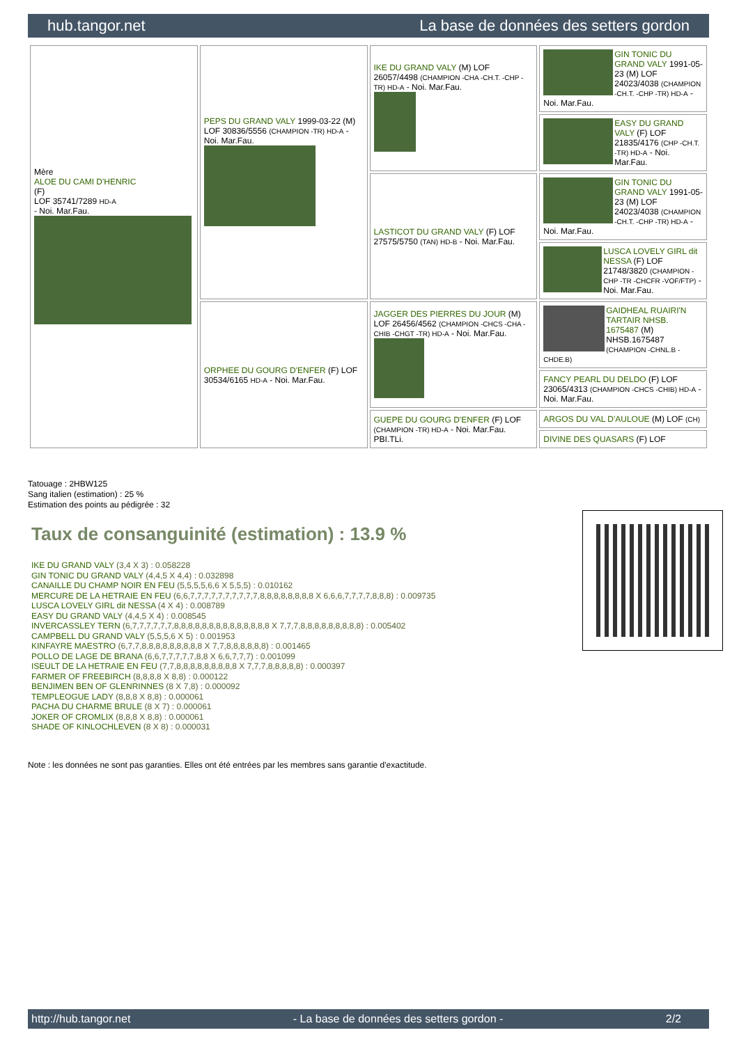hub.tangor.net La base de données des setters gordon
| Mère ALOE DU CAMI D'HENRIC (F) LOF 35741/7289 HD-A - Noi. Mar.Fau. | PEPS DU GRAND VALY 1999-03-22 (M) LOF 30836/5556 (CHAMPION -TR) HD-A - Noi. Mar.Fau. | IKE DU GRAND VALY (M) LOF 26057/4498 (CHAMPION -CHA -CH.T. -CHP -TR) HD-A - Noi. Mar.Fau. | GIN TONIC DU GRAND VALY 1991-05-23 (M) LOF 24023/4038 (CHAMPION -CH.T. -CHP -TR) HD-A - Noi. Mar.Fau. |
| | | | EASY DU GRAND VALY (F) LOF 21835/4176 (CHP -CH.T. -TR) HD-A - Noi. Mar.Fau. |
| | | LASTICOT DU GRAND VALY (F) LOF 27575/5750 (TAN) HD-B - Noi. Mar.Fau. | GIN TONIC DU GRAND VALY 1991-05-23 (M) LOF 24023/4038 (CHAMPION -CH.T. -CHP -TR) HD-A - Noi. Mar.Fau. |
| | | | LUSCA LOVELY GIRL dit NESSA (F) LOF 21748/3820 (CHAMPION -CHP -TR -CHCFR -VOF/FTP) - Noi. Mar.Fau. |
| | ORPHEE DU GOURG D'ENFER (F) LOF 30534/6165 HD-A - Noi. Mar.Fau. | JAGGER DES PIERRES DU JOUR (M) LOF 26456/4562 (CHAMPION -CHCS -CHA -CHIB -CHGT -TR) HD-A - Noi. Mar.Fau. | GAIDHEAL RUAIRI'N TARTAIR NHSB. 1675487 (M) NHSB.1675487 (CHAMPION -CHNL.B -CHDE.B) |
| | | | FANCY PEARL DU DELDO (F) LOF 23065/4313 (CHAMPION -CHCS -CHIB) HD-A - Noi. Mar.Fau. |
| | | GUEPE DU GOURG D'ENFER (F) LOF (CHAMPION -TR) HD-A - Noi. Mar.Fau. PBI.TLi. | ARGOS DU VAL D'AULOUE (M) LOF (CH) |
| | | | DIVINE DES QUASARS (F) LOF |
Tatouage : 2HBW125
Sang italien (estimation) : 25 %
Estimation des points au pédigrée : 32
Taux de consanguinité (estimation) : 13.9 %
IKE DU GRAND VALY (3,4 X 3) : 0.058228
GIN TONIC DU GRAND VALY (4,4,5 X 4,4) : 0.032898
CANAILLE DU CHAMP NOIR EN FEU (5,5,5,5,6,6 X 5,5,5) : 0.010162
MERCURE DE LA HETRAIE EN FEU (6,6,7,7,7,7,7,7,7,7,7,7,8,8,8,8,8,8,8,8 X 6,6,6,7,7,7,7,8,8,8) : 0.009735
LUSCA LOVELY GIRL dit NESSA (4 X 4) : 0.008789
EASY DU GRAND VALY (4,4,5 X 4) : 0.008545
INVERCASSLEY TERN (6,7,7,7,7,7,7,8,8,8,8,8,8,8,8,8,8,8,8,8,8 X 7,7,7,8,8,8,8,8,8,8,8,8) : 0.005402
CAMPBELL DU GRAND VALY (5,5,5,6 X 5) : 0.001953
KINFAYRE MAESTRO (6,7,7,8,8,8,8,8,8,8,8,8 X 7,7,8,8,8,8,8,8) : 0.001465
POLLO DE LAGE DE BRANA (6,6,7,7,7,7,7,8,8 X 6,6,7,7,7) : 0.001099
ISEULT DE LA HETRAIE EN FEU (7,7,8,8,8,8,8,8,8,8,8 X 7,7,7,8,8,8,8,8) : 0.000397
FARMER OF FREEBIRCH (8,8,8,8 X 8,8) : 0.000122
BENJIMEN BEN OF GLENRINNES (8 X 7,8) : 0.000092
TEMPLEOGUE LADY (8,8,8 X 8,8) : 0.000061
PACHA DU CHARME BRULE (8 X 7) : 0.000061
JOKER OF CROMLIX (8,8,8 X 8,8) : 0.000061
SHADE OF KINLOCHLEVEN (8 X 8) : 0.000031
Note : les données ne sont pas garanties. Elles ont été entrées par les membres sans garantie d'exactitude.
http://hub.tangor.net - La base de données des setters gordon - 2/2